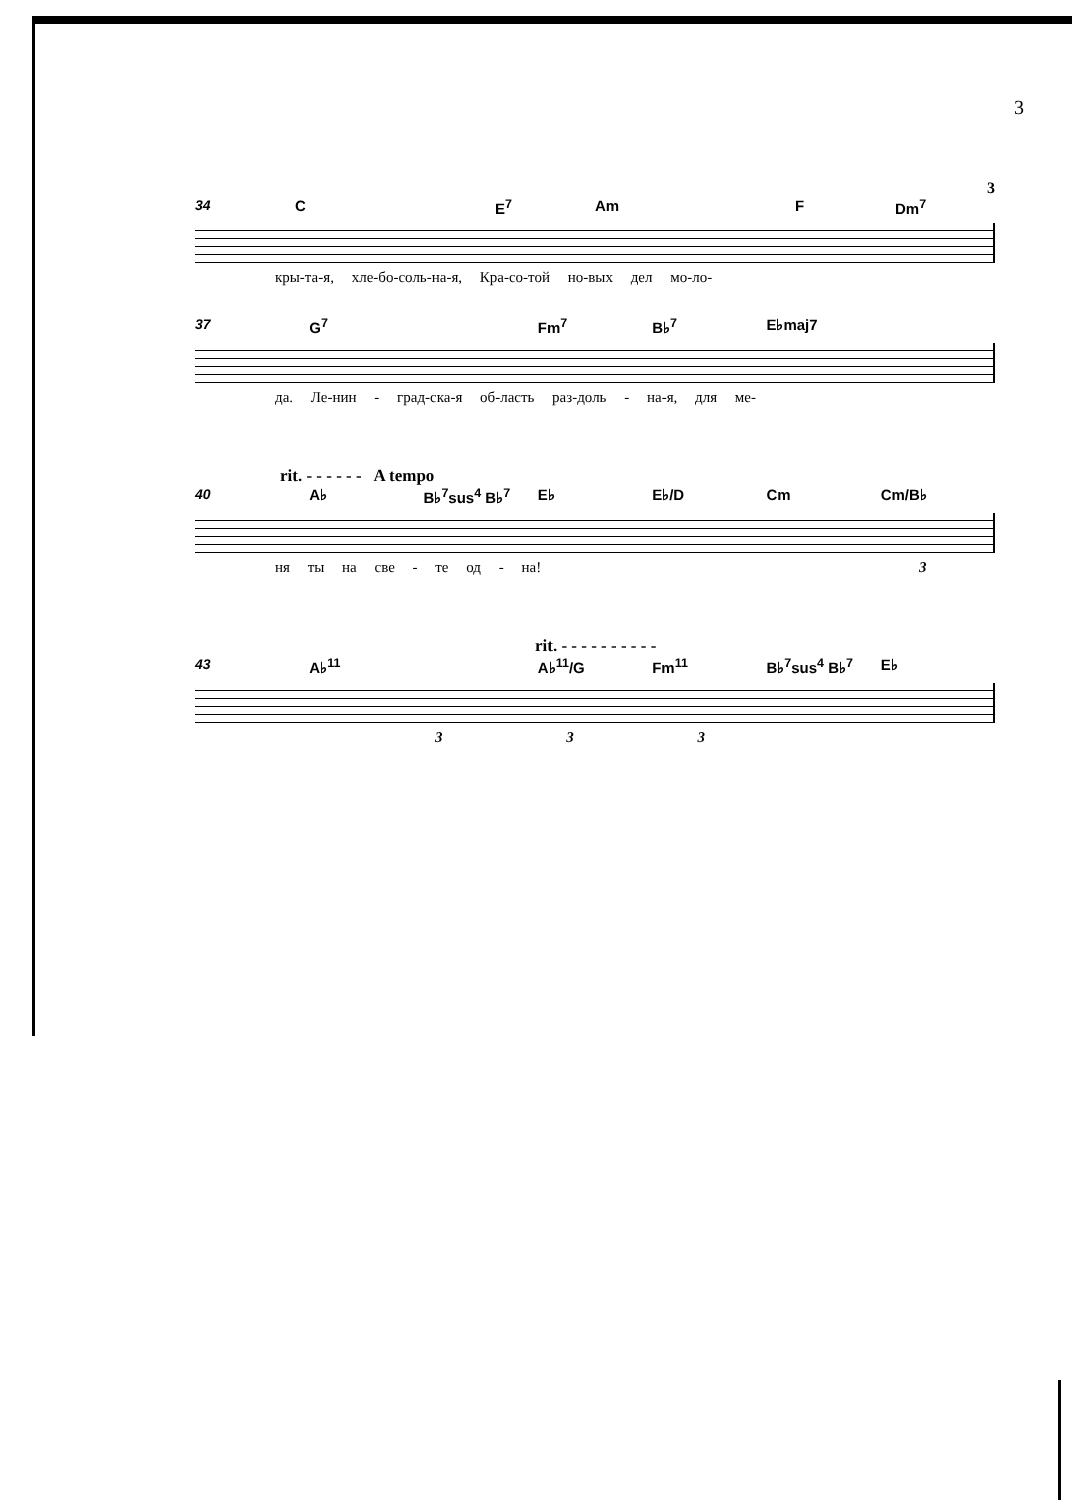3
3
34 C E<sup>7</sup> Am F Dm<sup>7</sup>
кры-та-я, хле-бо-соль-на-я, Кра-со-той но-вых дел мо-ло-
37 G<sup>7</sup> Fm<sup>7</sup> B♭<sup>7</sup> E♭maj7
да. Ле-нин - град-ска-я об-ласть раз-доль - на-я, для ме-
rit. - - - - - - A tempo
40 A♭ B♭<sup>7</sup>sus<sup>4</sup> B♭<sup>7</sup> E♭ E♭/D Cm Cm/B♭
ня ты на све - те од - на! 3
rit. - - - - - - - - - -
43 A♭<sup>11</sup> A♭<sup>11</sup>/G Fm<sup>11</sup> B♭<sup>7</sup>sus<sup>4</sup> B♭<sup>7</sup> E♭
3 3 3